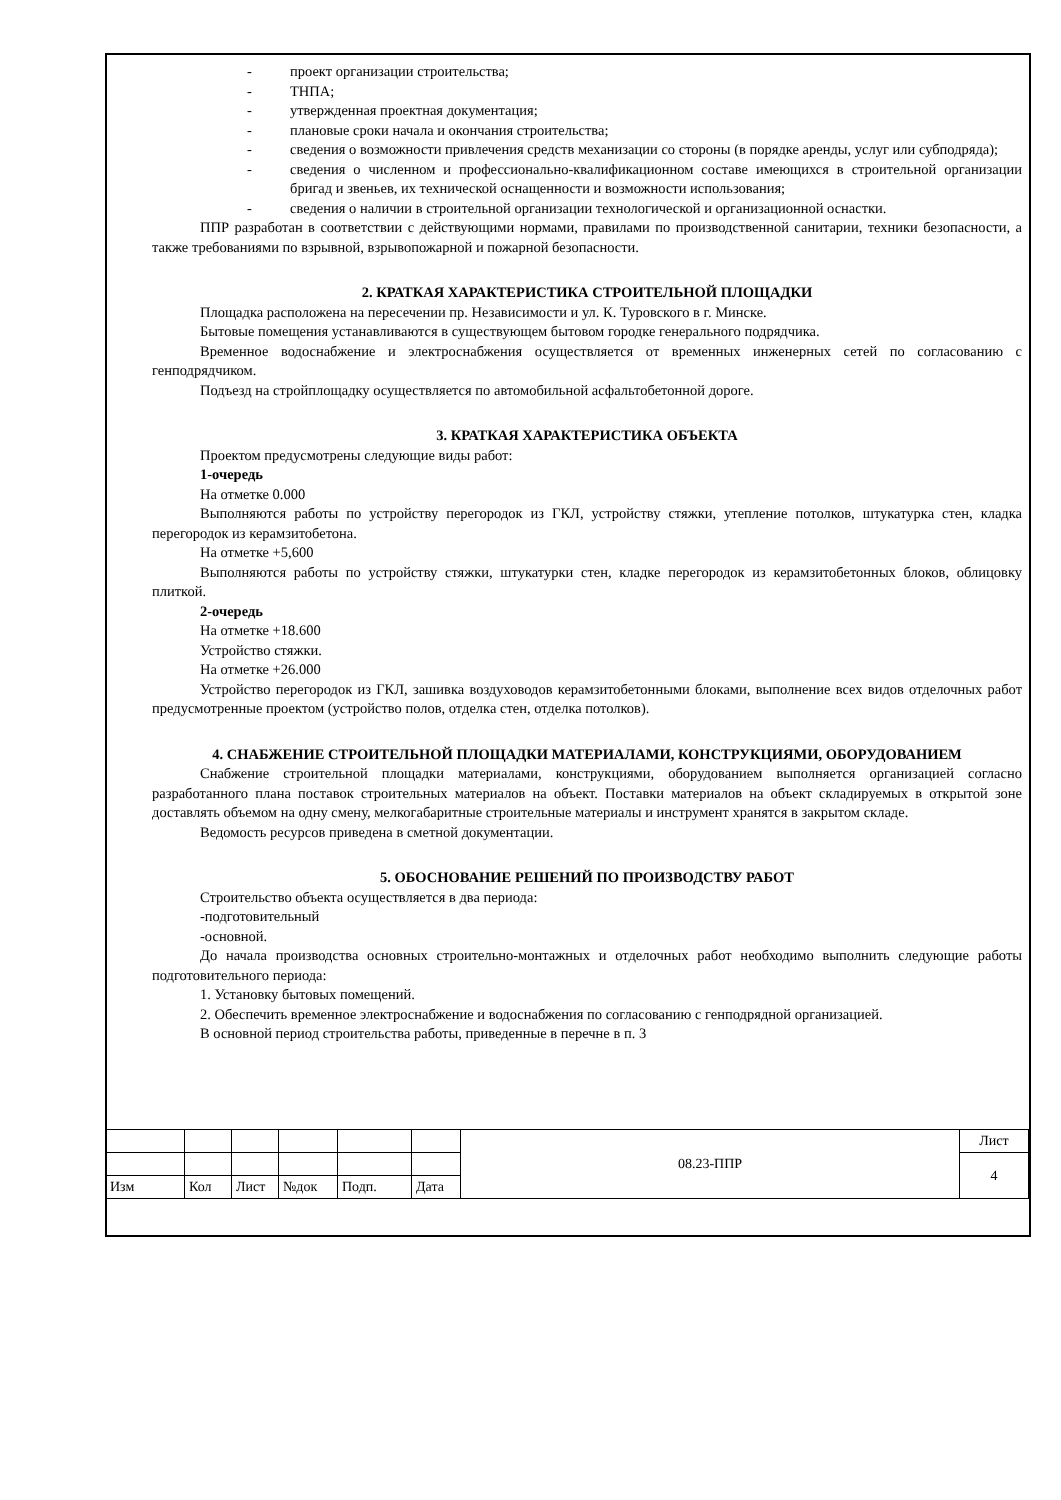- проект организации строительства;
- ТНПА;
- утвержденная проектная документация;
- плановые сроки начала и окончания строительства;
- сведения о возможности привлечения средств механизации со стороны (в порядке аренды, услуг или субподряда);
- сведения о численном и профессионально-квалификационном составе имеющихся в строительной организации бригад и звеньев, их технической оснащенности и возможности использования;
- сведения о наличии в строительной организации технологической и организационной оснастки.
ППР разработан в соответствии с действующими нормами, правилами по производственной санитарии, техники безопасности, а также требованиями по взрывной, взрывопожарной и пожарной безопасности.
2. КРАТКАЯ ХАРАКТЕРИСТИКА СТРОИТЕЛЬНОЙ ПЛОЩАДКИ
Площадка расположена на пересечении пр. Независимости и ул. К. Туровского в г. Минске.
Бытовые помещения устанавливаются в существующем бытовом городке генерального подрядчика.
Временное водоснабжение и электроснабжения осуществляется от временных инженерных сетей по согласованию с генподрядчиком.
Подъезд на стройплощадку осуществляется по автомобильной асфальтобетонной дороге.
3. КРАТКАЯ ХАРАКТЕРИСТИКА ОБЪЕКТА
Проектом предусмотрены следующие виды работ:
1-очередь
На отметке 0.000
Выполняются работы по устройству перегородок из ГКЛ, устройству стяжки, утепление потолков, штукатурка стен, кладка перегородок из керамзитобетона.
На отметке +5,600
Выполняются работы по устройству стяжки, штукатурки стен, кладке перегородок из керамзитобетонных блоков, облицовку плиткой.
2-очередь
На отметке +18.600
Устройство стяжки.
На отметке +26.000
Устройство перегородок из ГКЛ, зашивка воздуховодов керамзитобетонными блоками, выполнение всех видов отделочных работ предусмотренные проектом (устройство полов, отделка стен, отделка потолков).
4. СНАБЖЕНИЕ СТРОИТЕЛЬНОЙ ПЛОЩАДКИ МАТЕРИАЛАМИ, КОНСТРУКЦИЯМИ, ОБОРУДОВАНИЕМ
Снабжение строительной площадки материалами, конструкциями, оборудованием выполняется организацией согласно разработанного плана поставок строительных материалов на объект. Поставки материалов на объект складируемых в открытой зоне доставлять объемом на одну смену, мелкогабаритные строительные материалы и инструмент хранятся в закрытом складе.
Ведомость ресурсов приведена в сметной документации.
5. ОБОСНОВАНИЕ РЕШЕНИЙ ПО ПРОИЗВОДСТВУ РАБОТ
Строительство объекта осуществляется в два периода:
-подготовительный
-основной.
До начала производства основных строительно-монтажных и отделочных работ необходимо выполнить следующие работы подготовительного периода:
1. Установку бытовых помещений.
2. Обеспечить временное электроснабжение и водоснабжения по согласованию с генподрядной организацией.
В основной период строительства работы, приведенные в перечне в п. 3
| | | | | | | 08.23-ППР | Лист |
| | | | | | | | 4 |
| Изм | Кол | Лист | №док | Подп. | Дата | | |